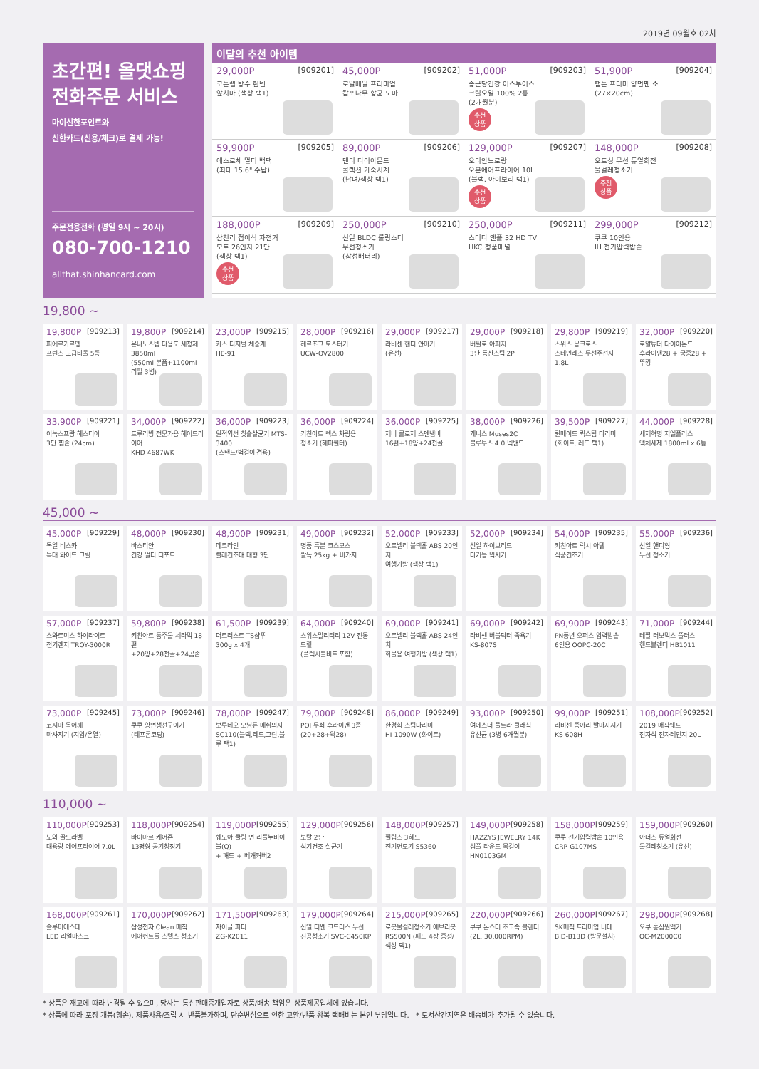2019년 09월호 02차
초간편! 올댓쇼핑
전화주문 서비스
마이신한포인트와
신한카드(신용/체크)로 결제 가능!
주문전용전화 (평일 9시 ~ 20시)
080-700-1210
allthat.shinhancard.com
이달의 추천 아이템
29,000P [909201]
코튼랩 방수 린넨
앞치마 (색상 택1)
45,000P [909202]
로얄베일 프리미엄
캄포나무 항균 도마
51,000P [909203]
종근당건강 어스투어스
크릴오일 100% 2통
(2개월분)
추천
상품
51,900P [909204]
햄튼 프리마 양면팬 소
(27×20cm)
59,900P [909205]
에스로체 멀티 백팩
(최대 15.6" 수납)
89,000P [909206]
탠디 다이아몬드
콜렉션 가죽시계
(남녀/색상 택1)
129,000P [909207]
오디안느로랑
오븐에어프라이어 10L
(블랙, 아이보리 택1)
추천
상품
148,000P [909208]
오토싱 무선 듀얼회전
물걸레청소기
추천
상품
188,000P [909209]
삼천리 접이식 자전거
모토 26인치 21단
(색상 택1)
추천
상품
250,000P [909210]
신일 BLDC 롤링스터
무선청소기
(삼성배터리)
250,000P [909211]
스미다 엔플 32 HD TV
HKC 정품패널
299,000P [909212]
쿠쿠 10인용
IH 전기압력밥솥
19,800 ~
19,800P [909213]
피에르가르뎅
프린스 고급타올 5종
19,800P [909214]
온나노스텝 다용도 세정제 3850ml
(550ml 본품+1100ml 리필 3병)
23,000P [909215]
카스 디지털 체중계
HE-91
28,000P [909216]
헤르조그 토스터기
UCW-OV2800
29,000P [909217]
라비센 핸디 안마기
(유선)
29,000P [909218]
버팔로 아피치
3단 등산스틱 2P
29,800P [909219]
스위스 몽크로스
스테인레스 무선주전자 1.8L
32,000P [909220]
로얄튜더 다이아몬드
후라이팬28 + 궁중28 + 뚜껑
33,900P [909221]
이녹스프랑 헤스티아
3단 찜솥 (24cm)
34,000P [909222]
트루리빙 전문가용 헤어드라이어
KHD-4687WK
36,000P [909223]
원적외선 칫솔살균기 MTS-3400
(스탠드/벽걸이 겸용)
36,000P [909224]
키친아트 렉스 차량용
청소기 (헤파필터)
36,000P [909225]
제너 클로제 스텐냄비
16편+18양+24전골
38,000P [909226]
케니스 Muses2C
블루투스 4.0 넥밴드
39,500P [909227]
퀸메이드 퀵스팀 다리미
(화이트, 레드 택1)
44,000P [909228]
세제혁명 지엘플러스
액체세제 1800ml x 6통
45,000 ~
45,000P [909229]
독일 비스카
특대 와이드 그릴
48,000P [909230]
바스티안
건강 멀티 티포트
48,900P [909231]
데코라인
빨래건조대 대형 3단
49,000P [909232]
명품 흑분 코스모스
쌀독 25kg + 바가지
52,000P [909233]
오르넬리 블랙홀 ABS 20인치
여행가방 (색상 택1)
52,000P [909234]
신일 하이브리드
다기능 믹서기
54,000P [909235]
키친아트 럭시 아델
식품건조기
55,000P [909236]
신일 핸디형
무선 청소기
57,000P [909237]
스와르미스 하이라이트
전기렌지 TROY-3000R
59,800P [909238]
키친아트 통주물 세라믹 18편
+20양+28전골+24곰솥
61,500P [909239]
더트러스트 TS샴푸
300g x 4개
64,000P [909240]
스위스밀리터리 12V 전동드릴
(플렉시블비트 포함)
69,000P [909241]
오르넬리 블랙홀 ABS 24인치
화물용 여행가방 (색상 택1)
69,000P [909242]
라비센 버블닥터 족욕기
KS-807S
69,900P [909243]
PN풍년 오퍼스 압력밥솥
6인용 OOPC-20C
71,000P [909244]
테팔 터보믹스 플러스
핸드블렌더 HB1011
73,000P [909245]
코지마 목어깨
마사지기 (지압/온열)
73,000P [909246]
쿠쿠 양면생선구이기
(테프론코팅)
78,000P [909247]
보루네오 모닝듀 메쉬의자
SC110(블랙,레드,그린,블루 택1)
79,000P [909248]
POI 무쇠 후라이팬 3종
(20+28+웍28)
86,000P [909249]
한경희 스팀다리미
HI-1090W (화이트)
93,000P [909250]
여에스더 울트라 클래식
유산균 (3병 6개월분)
99,000P [909251]
라비센 종아리 발마사지기
KS-608H
108,000P [909252]
2019 매직쉐프
전자식 전자레인지 20L
110,000 ~
110,000P [909253]
노와 골드라벨
대용량 에어프라이어 7.0L
118,000P [909254]
바이마르 케어존
13평형 공기청정기
119,000P [909255]
쉐모아 쿨링 면 리플누비이불(Q)
+ 패드 + 베개커버2
129,000P [909256]
보랄 2단
식기건조 살균기
148,000P [909257]
필립스 3헤드
전기면도기 S5360
149,000P [909258]
HAZZYS JEWELRY 14K
심플 라운드 목걸이 HN0103GM
158,000P [909259]
쿠쿠 전기압력밥솥 10인용
CRP-G107MS
159,000P [909260]
아너스 듀얼회전
물걸레청소기 (유선)
168,000P [909261]
솔루미에스테
LED 리얼마스크
170,000P [909262]
삼성전자 Clean 매직
에어컨트롤 스텔스 청소기
171,500P [909263]
자이글 파티
ZG-K2011
179,000P [909264]
신일 더쎈 코드리스 무선
진공청소기 SVC-C450KP
215,000P [909265]
로봇물걸레청소기 에브리봇
RS500N (패드 4장 증정/색상 택1)
220,000P [909266]
쿠쿠 몬스터 초고속 블랜더
(2L, 30,000RPM)
260,000P [909267]
SK매직 프리미엄 비데
BID-B13D (방문설치)
298,000P [909268]
오쿠 홍삼원액기
OC-M2000C0
* 상품은 재고에 따라 변경될 수 있으며, 당사는 통신판매중개업자로 상품/배송 책임은 상품제공업체에 있습니다.
* 상품에 따라 포장 개봉(훼손), 제품사용/조립 시 반품불가하며, 단순변심으로 인한 교환/반품 왕복 택배비는 본인 부담입니다. * 도서산간지역은 배송비가 추가될 수 있습니다.